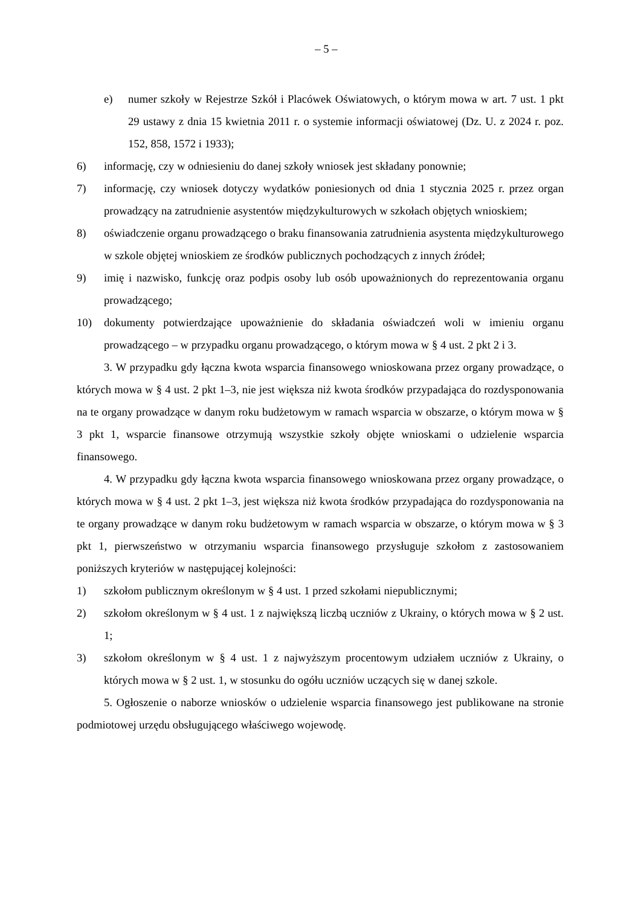– 5 –
e) numer szkoły w Rejestrze Szkół i Placówek Oświatowych, o którym mowa w art. 7 ust. 1 pkt 29 ustawy z dnia 15 kwietnia 2011 r. o systemie informacji oświatowej (Dz. U. z 2024 r. poz. 152, 858, 1572 i 1933);
6) informację, czy w odniesieniu do danej szkoły wniosek jest składany ponownie;
7) informację, czy wniosek dotyczy wydatków poniesionych od dnia 1 stycznia 2025 r. przez organ prowadzący na zatrudnienie asystentów międzykulturowych w szkołach objętych wnioskiem;
8) oświadczenie organu prowadzącego o braku finansowania zatrudnienia asystenta międzykulturowego w szkole objętej wnioskiem ze środków publicznych pochodzących z innych źródeł;
9) imię i nazwisko, funkcję oraz podpis osoby lub osób upoważnionych do reprezentowania organu prowadzącego;
10) dokumenty potwierdzające upoważnienie do składania oświadczeń woli w imieniu organu prowadzącego – w przypadku organu prowadzącego, o którym mowa w § 4 ust. 2 pkt 2 i 3.
3. W przypadku gdy łączna kwota wsparcia finansowego wnioskowana przez organy prowadzące, o których mowa w § 4 ust. 2 pkt 1–3, nie jest większa niż kwota środków przypadająca do rozdysponowania na te organy prowadzące w danym roku budżetowym w ramach wsparcia w obszarze, o którym mowa w § 3 pkt 1, wsparcie finansowe otrzymują wszystkie szkoły objęte wnioskami o udzielenie wsparcia finansowego.
4. W przypadku gdy łączna kwota wsparcia finansowego wnioskowana przez organy prowadzące, o których mowa w § 4 ust. 2 pkt 1–3, jest większa niż kwota środków przypadająca do rozdysponowania na te organy prowadzące w danym roku budżetowym w ramach wsparcia w obszarze, o którym mowa w § 3 pkt 1, pierwszeństwo w otrzymaniu wsparcia finansowego przysługuje szkołom z zastosowaniem poniższych kryteriów w następującej kolejności:
1) szkołom publicznym określonym w § 4 ust. 1 przed szkołami niepublicznymi;
2) szkołom określonym w § 4 ust. 1 z największą liczbą uczniów z Ukrainy, o których mowa w § 2 ust. 1;
3) szkołom określonym w § 4 ust. 1 z najwyższym procentowym udziałem uczniów z Ukrainy, o których mowa w § 2 ust. 1, w stosunku do ogółu uczniów uczących się w danej szkole.
5. Ogłoszenie o naborze wniosków o udzielenie wsparcia finansowego jest publikowane na stronie podmiotowej urzędu obsługującego właściwego wojewodę.